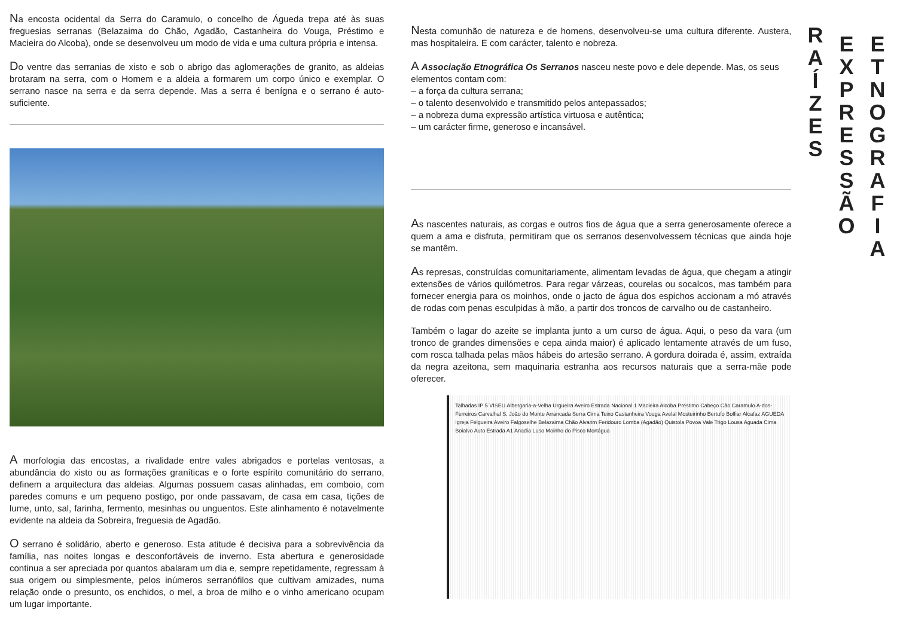Na encosta ocidental da Serra do Caramulo, o concelho de Águeda trepa até às suas freguesias serranas (Belazaima do Chão, Agadão, Castanheira do Vouga, Préstimo e Macieira do Alcoba), onde se desenvolveu um modo de vida e uma cultura própria e intensa.
Do ventre das serranias de xisto e sob o abrigo das aglomerações de granito, as aldeias brotaram na serra, com o Homem e a aldeia a formarem um corpo único e exemplar. O serrano nasce na serra e da serra depende. Mas a serra é benígna e o serrano é auto-suficiente.
A morfologia das encostas, a rivalidade entre vales abrigados e portelas ventosas, a abundância do xisto ou as formações graníticas e o forte espírito comunitário do serrano, definem a arquitectura das aldeias. Algumas possuem casas alinhadas, em comboio, com paredes comuns e um pequeno postigo, por onde passavam, de casa em casa, tições de lume, unto, sal, farinha, fermento, mesinhas ou unguentos. Este alinhamento é notavelmente evidente na aldeia da Sobreira, freguesia de Agadão.
O serrano é solidário, aberto e generoso. Esta atitude é decisiva para a sobrevivência da família, nas noites longas e desconfortáveis de inverno. Esta abertura e generosidade continua a ser apreciada por quantos abalaram um dia e, sempre repetidamente, regressam à sua origem ou simplesmente, pelos inúmeros serranófilos que cultivam amizades, numa relação onde o presunto, os enchidos, o mel, a broa de milho e o vinho americano ocupam um lugar importante.
Nesta comunhão de natureza e de homens, desenvolveu-se uma cultura diferente. Austera, mas hospitaleira. E com carácter, talento e nobreza.
A Associação Etnográfica Os Serranos nasceu neste povo e dele depende. Mas, os seus elementos contam com:
– a força da cultura serrana;
– o talento desenvolvido e transmitido pelos antepassados;
– a nobreza duma expressão artística virtuosa e autêntica;
– um carácter firme, generoso e incansável.
As nascentes naturais, as corgas e outros fios de água que a serra generosamente oferece a quem a ama e disfruta, permitiram que os serranos desenvolvessem técnicas que ainda hoje se mantêm.
As represas, construídas comunitariamente, alimentam levadas de água, que chegam a atingir extensões de vários quilómetros. Para regar várzeas, courelas ou socalcos, mas também para fornecer energia para os moinhos, onde o jacto de água dos espichos accionam a mó através de rodas com penas esculpidas à mão, a partir dos troncos de carvalho ou de castanheiro.
Também o lagar do azeite se implanta junto a um curso de água. Aqui, o peso da vara (um tronco de grandes dimensões e cepa ainda maior) é aplicado lentamente através de um fuso, com rosca talhada pelas mãos hábeis do artesão serrano. A gordura doirada é, assim, extraída da negra azeitona, sem maquinaria estranha aos recursos naturais que a serra-mãe pode oferecer.
Talhadas IP 5 VISEU Albergaria-a-Velha Urgueira Aveiro Estrada Nacional 1 Macieira Alcoba Préstimo Cabeço Cão Caramulo A-dos-Ferreiros Carvalhal S. João do Monte Arrancada Serra Cima Teixo Castanheira Vouga Avelal Mosteirinho Bertufo Bolfiar Alcafaz AGUEDA Igreja Felgueira Aveiro Falgoselhe Belazaima Chão Alvarim Feridouro Lomba (Agadão) Quistola Póvoa Vale Trigo Lousa Aguada Cima Boialvo Auto Estrada A1 Anadia Luso Moinho do Pisco Mortágua
R
A
Í
Z
E
S
E
X
P
R
E
S
S
Ã
O
E
T
N
O
G
R
A
F
I
A